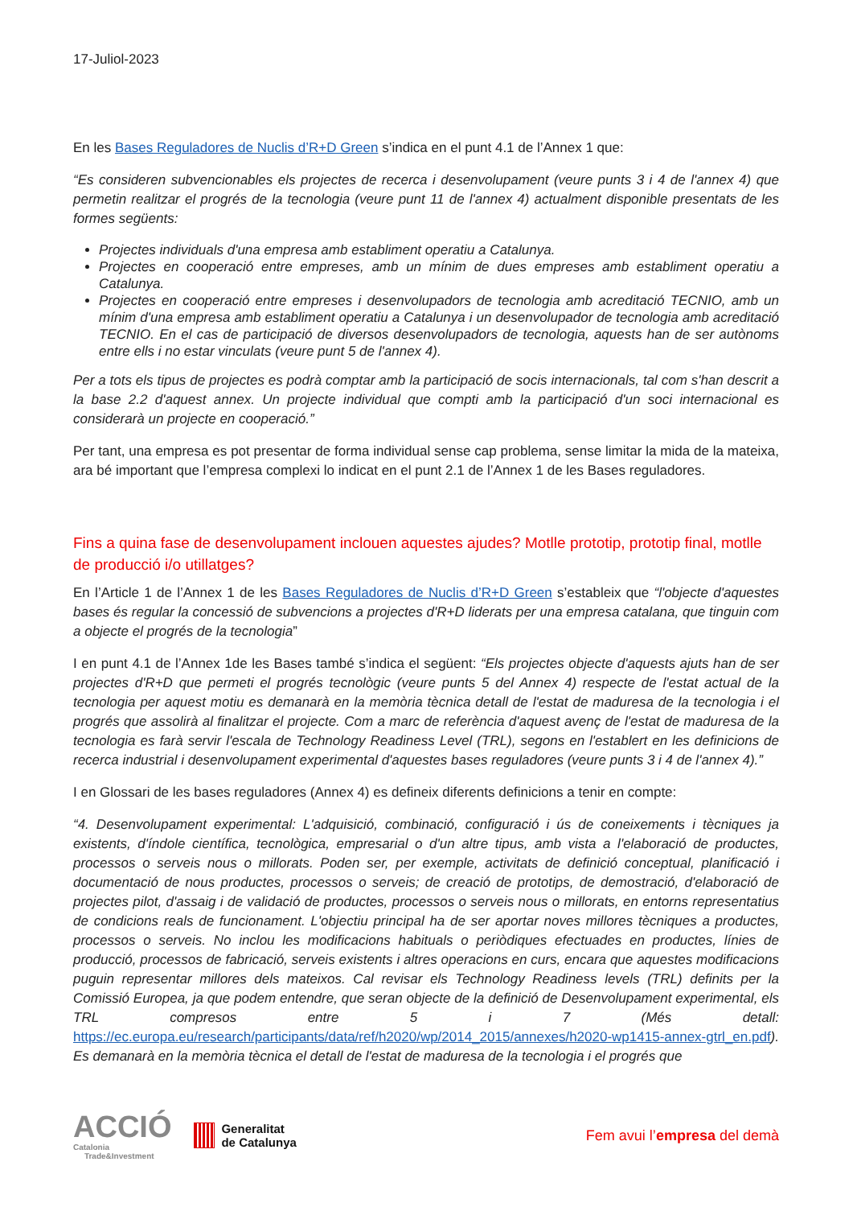17-Juliol-2023
En les Bases Reguladores de Nuclis d’R+D Green s’indica en el punt 4.1 de l’Annex 1 que:
“Es consideren subvencionables els projectes de recerca i desenvolupament (veure punts 3 i 4 de l'annex 4) que permetin realitzar el progrés de la tecnologia (veure punt 11 de l'annex 4) actualment disponible presentats de les formes següents:
Projectes individuals d'una empresa amb establiment operatiu a Catalunya.
Projectes en cooperació entre empreses, amb un mínim de dues empreses amb establiment operatiu a Catalunya.
Projectes en cooperació entre empreses i desenvolupadors de tecnologia amb acreditació TECNIO, amb un mínim d'una empresa amb establiment operatiu a Catalunya i un desenvolupador de tecnologia amb acreditació TECNIO. En el cas de participació de diversos desenvolupadors de tecnologia, aquests han de ser autònoms entre ells i no estar vinculats (veure punt 5 de l'annex 4).
Per a tots els tipus de projectes es podrà comptar amb la participació de socis internacionals, tal com s'han descrit a la base 2.2 d'aquest annex. Un projecte individual que compti amb la participació d'un soci internacional es considerarà un projecte en cooperació.”
Per tant, una empresa es pot presentar de forma individual sense cap problema, sense limitar la mida de la mateixa, ara bé important que l’empresa complexi lo indicat en el punt 2.1 de l’Annex 1 de les Bases reguladores.
Fins a quina fase de desenvolupament inclouen aquestes ajudes? Motlle prototip, prototip final, motlle de producció i/o utillatges?
En l’Article 1 de l’Annex 1 de les Bases Reguladores de Nuclis d’R+D Green s’estableix que “l'objecte d'aquestes bases és regular la concessió de subvencions a projectes d'R+D liderats per una empresa catalana, que tinguin com a objecte el progrés de la tecnologia”
I en punt 4.1 de l’Annex 1de les Bases també s’indica el següent: “Els projectes objecte d'aquests ajuts han de ser projectes d'R+D que permeti el progrés tecnològic (veure punts 5 del Annex 4) respecte de l'estat actual de la tecnologia per aquest motiu es demanarà en la memòria tècnica detall de l'estat de maduresa de la tecnologia i el progrés que assolirà al finalitzar el projecte. Com a marc de referència d'aquest avenç de l'estat de maduresa de la tecnologia es farà servir l'escala de Technology Readiness Level (TRL), segons en l'establert en les definicions de recerca industrial i desenvolupament experimental d'aquestes bases reguladores (veure punts 3 i 4 de l'annex 4).”
I en Glossari de les bases reguladores (Annex 4) es defineix diferents definicions a tenir en compte:
“4. Desenvolupament experimental: L'adquisició, combinació, configuració i ús de coneixements i tècniques ja existents, d'índole científica, tecnològica, empresarial o d'un altre tipus, amb vista a l'elaboració de productes, processos o serveis nous o millorats. Poden ser, per exemple, activitats de definició conceptual, planificació i documentació de nous productes, processos o serveis; de creació de prototips, de demostració, d'elaboració de projectes pilot, d'assaig i de validació de productes, processos o serveis nous o millorats, en entorns representatius de condicions reals de funcionament. L'objectiu principal ha de ser aportar noves millores tècniques a productes, processos o serveis. No inclou les modificacions habituals o periòdiques efectuades en productes, línies de producció, processos de fabricació, serveis existents i altres operacions en curs, encara que aquestes modificacions puguin representar millores dels mateixos. Cal revisar els Technology Readiness levels (TRL) definits per la Comissió Europea, ja que podem entendre, que seran objecte de la definició de Desenvolupament experimental, els TRL compresos entre 5 i 7 (Més detall: https://ec.europa.eu/research/participants/data/ref/h2020/wp/2014_2015/annexes/h2020-wp1415-annex-gtrl_en.pdf). Es demanarà en la memòria tècnica el detall de l'estat de maduresa de la tecnologia i el progrés que
ACCIÓ
Catalonia
Trade&Investment
Generalitat
de Catalunya
Fem avui l’empresa del demà